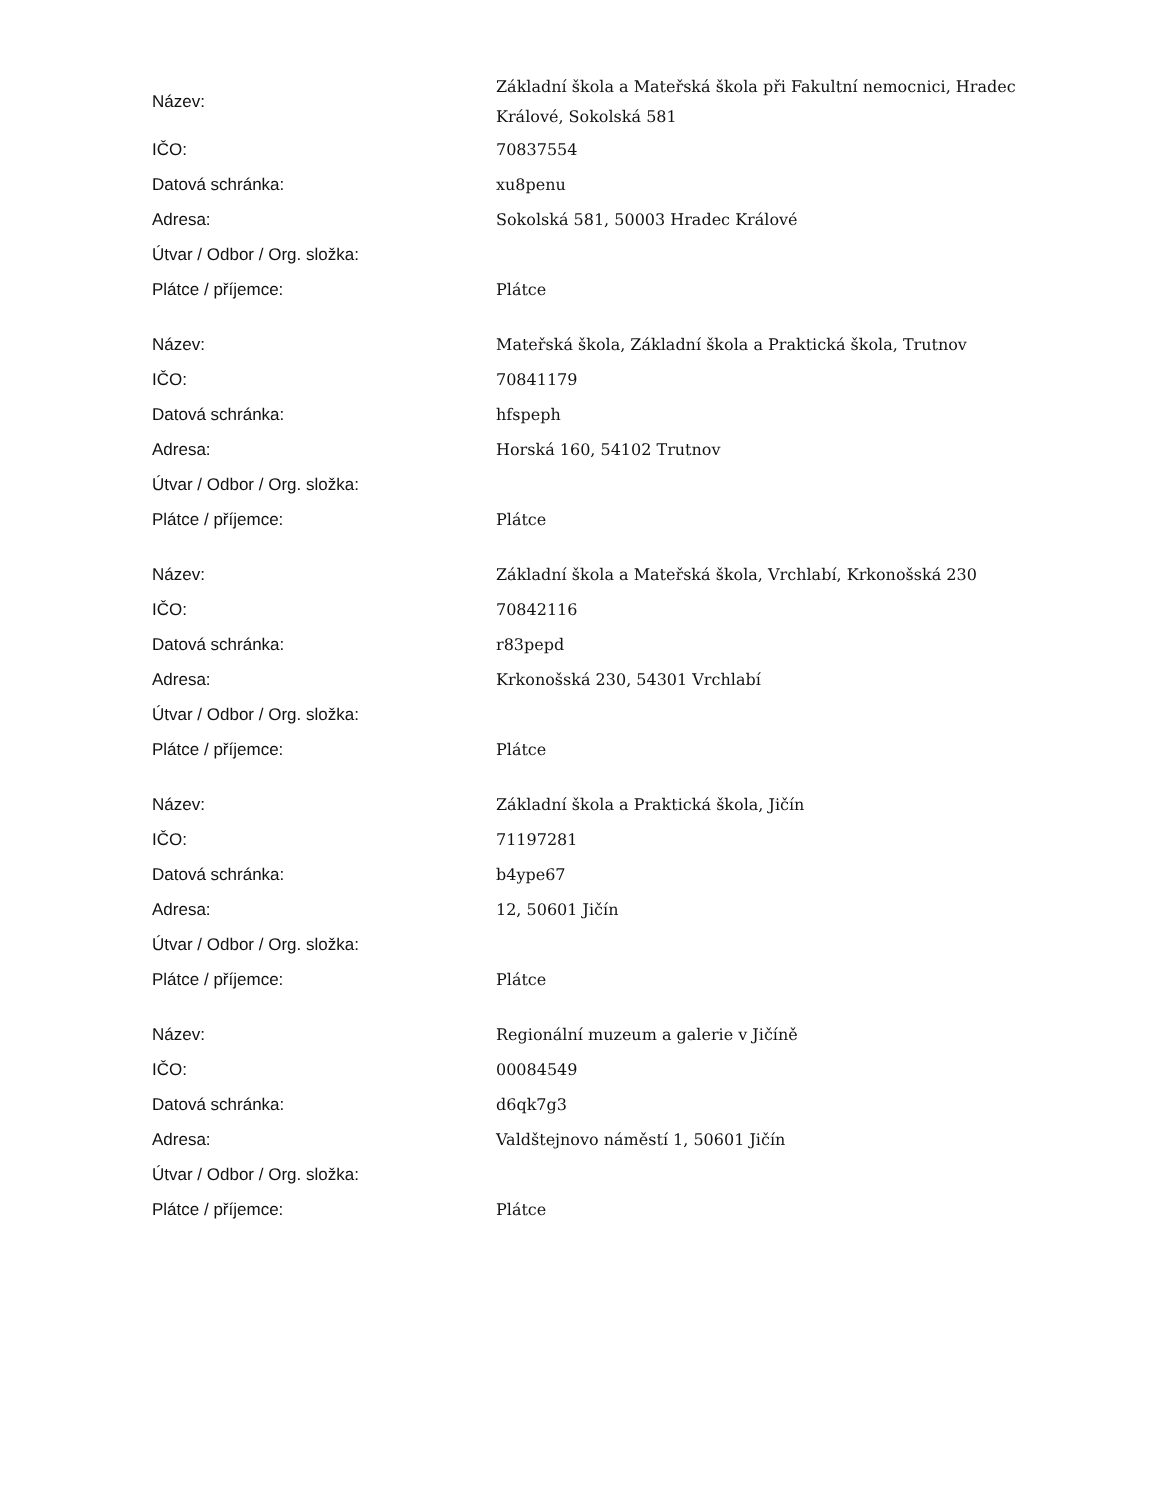| Název: | Základní škola a Mateřská škola při Fakultní nemocnici, Hradec Králové, Sokolská 581 |
| IČO: | 70837554 |
| Datová schránka: | xu8penu |
| Adresa: | Sokolská 581, 50003 Hradec Králové |
| Útvar / Odbor / Org. složka: | |
| Plátce / příjemce: | Plátce |
| Název: | Mateřská škola, Základní škola a Praktická škola, Trutnov |
| IČO: | 70841179 |
| Datová schránka: | hfspeph |
| Adresa: | Horská 160, 54102 Trutnov |
| Útvar / Odbor / Org. složka: | |
| Plátce / příjemce: | Plátce |
| Název: | Základní škola a Mateřská škola, Vrchlabí, Krkonošská 230 |
| IČO: | 70842116 |
| Datová schránka: | r83pepd |
| Adresa: | Krkonošská 230, 54301 Vrchlabí |
| Útvar / Odbor / Org. složka: | |
| Plátce / příjemce: | Plátce |
| Název: | Základní škola a Praktická škola, Jičín |
| IČO: | 71197281 |
| Datová schránka: | b4ype67 |
| Adresa: | 12, 50601 Jičín |
| Útvar / Odbor / Org. složka: | |
| Plátce / příjemce: | Plátce |
| Název: | Regionální muzeum a galerie v Jičíně |
| IČO: | 00084549 |
| Datová schránka: | d6qk7g3 |
| Adresa: | Valdštejnovo náměstí 1, 50601 Jičín |
| Útvar / Odbor / Org. složka: | |
| Plátce / příjemce: | Plátce |